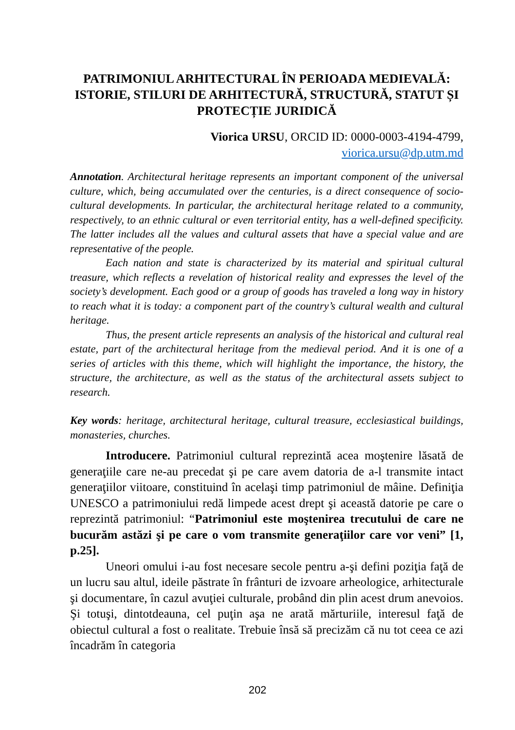PATRIMONIUL ARHITECTURAL ÎN PERIOADA MEDIEVALĂ: ISTORIE, STILURI DE ARHITECTURĂ, STRUCTURĂ, STATUT ȘI PROTECȚIE JURIDICĂ
Viorica URSU, ORCID ID: 0000-0003-4194-4799,
viorica.ursu@dp.utm.md
Annotation. Architectural heritage represents an important component of the universal culture, which, being accumulated over the centuries, is a direct consequence of socio-cultural developments. In particular, the architectural heritage related to a community, respectively, to an ethnic cultural or even territorial entity, has a well-defined specificity. The latter includes all the values and cultural assets that have a special value and are representative of the people.
Each nation and state is characterized by its material and spiritual cultural treasure, which reflects a revelation of historical reality and expresses the level of the society’s development. Each good or a group of goods has traveled a long way in history to reach what it is today: a component part of the country’s cultural wealth and cultural heritage.
Thus, the present article represents an analysis of the historical and cultural real estate, part of the architectural heritage from the medieval period. And it is one of a series of articles with this theme, which will highlight the importance, the history, the structure, the architecture, as well as the status of the architectural assets subject to research.
Key words: heritage, architectural heritage, cultural treasure, ecclesiastical buildings, monasteries, churches.
Introducere. Patrimoniul cultural reprezintă acea moştenire lăsată de generaţiile care ne-au precedat şi pe care avem datoria de a-l transmite intact generaţiilor viitoare, constituind în acelaşi timp patrimoniul de mâine. Definiţia UNESCO a patrimoniului redă limpede acest drept şi această datorie pe care o reprezintă patrimoniul: “Patrimoniul este moştenirea trecutului de care ne bucurăm astăzi şi pe care o vom transmite generaţiilor care vor veni” [1, p.25].
Uneori omului i-au fost necesare secole pentru a-şi defini poziţia faţă de un lucru sau altul, ideile păstrate în frânturi de izvoare arheologice, arhitecturale şi documentare, în cazul avuţiei culturale, probând din plin acest drum anevoios. Şi totuşi, dintotdeauna, cel puţin aşa ne arată mărturiile, interesul faţă de obiectul cultural a fost o realitate. Trebuie însă să precizăm că nu tot ceea ce azi încadrăm în categoria
202